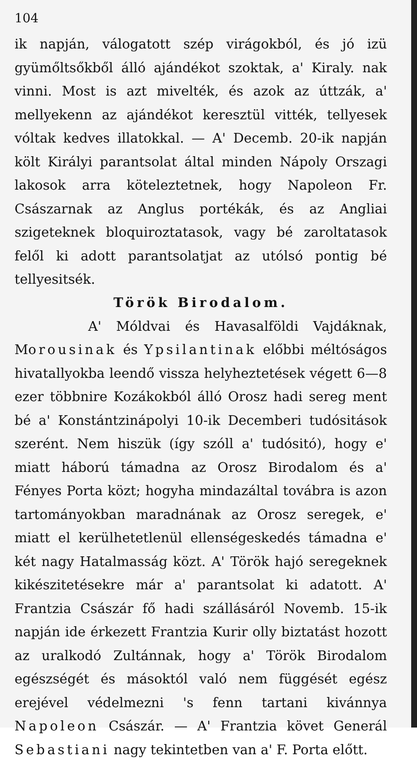104
ik napján, válogatott szép virágokból, és jó izü gyümőltsőkből álló ajándékot szoktak, a' Kiraly. nak vinni. Most is azt mivelték, és azok az úttzák, a' mellyekenn az ajándékot keresztül vitték, tellyesek vóltak kedves illatokkal. — A' Decemb. 20-ik napján költ Királyi parantsolat által minden Nápoly Orszagi lakosok arra köteleztetnek, hogy Napoleon Fr. Császarnak az Anglus portékák, és az Angliai szigeteknek bloquiroztatasok, vagy bé zaroltatasok felől ki adott parantsolatjat az utólsó pontig bé tellyesitsék.
Török Birodalom.
A' Móldvai és Havasalföldi Vajdáknak, Morousinak és Ypsilantinak előbbi méltóságos hivatallyokba leendő vissza helyheztetések végett 6—8 ezer többnire Kozákokból álló Orosz hadi sereg ment bé a' Konstántzinápolyi 10-ik Decemberi tudósitások szerént. Nem hiszük (így szóll a' tudósitó), hogy e' miatt háború támadna az Orosz Birodalom és a' Fényes Porta közt; hogyha mindazáltal továbra is azon tartományokban maradnának az Orosz seregek, e' miatt el kerülhetetlenül ellenségeskedés támadna e' két nagy Hatalmasság közt. A' Török hajó seregeknek kikészitetésekre már a' parantsolat ki adatott. A' Frantzia Császár fő hadi szállásáról Novemb. 15-ik napján ide érkezett Frantzia Kurir olly biztatást hozott az uralkodó Zultánnak, hogy a' Török Birodalom egészségét és másoktól való nem függését egész erejével védelmezni 's fenn tartani kivánnya Napoleon Császár. — A' Frantzia követ Generál Sebastiani nagy tekintetben van a' F. Porta előtt.